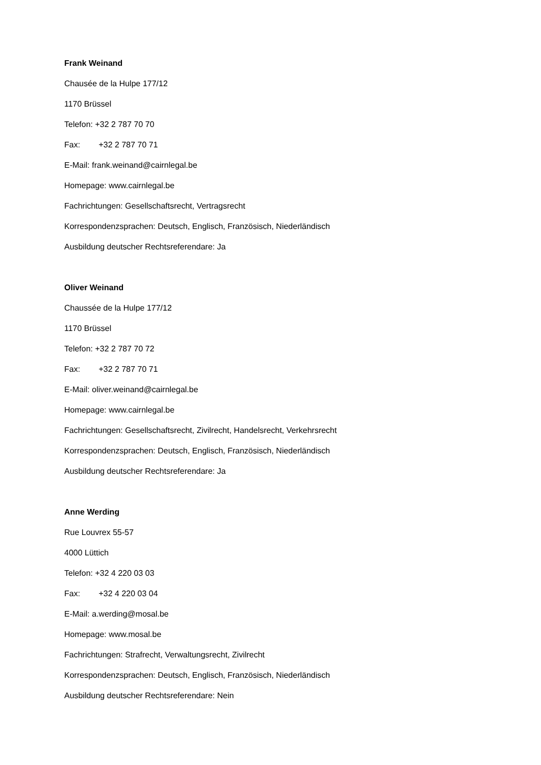Frank Weinand
Chausée de la Hulpe 177/12
1170 Brüssel
Telefon: +32 2 787 70 70
Fax: +32 2 787 70 71
E-Mail: frank.weinand@cairnlegal.be
Homepage: www.cairnlegal.be
Fachrichtungen: Gesellschaftsrecht, Vertragsrecht
Korrespondenzsprachen: Deutsch, Englisch, Französisch, Niederländisch
Ausbildung deutscher Rechtsreferendare: Ja
Oliver Weinand
Chaussée de la Hulpe 177/12
1170 Brüssel
Telefon: +32 2 787 70 72
Fax: +32 2 787 70 71
E-Mail: oliver.weinand@cairnlegal.be
Homepage: www.cairnlegal.be
Fachrichtungen: Gesellschaftsrecht, Zivilrecht, Handelsrecht, Verkehrsrecht
Korrespondenzsprachen: Deutsch, Englisch, Französisch, Niederländisch
Ausbildung deutscher Rechtsreferendare: Ja
Anne Werding
Rue Louvrex 55-57
4000 Lüttich
Telefon: +32 4 220 03 03
Fax: +32 4 220 03 04
E-Mail: a.werding@mosal.be
Homepage: www.mosal.be
Fachrichtungen: Strafrecht, Verwaltungsrecht, Zivilrecht
Korrespondenzsprachen: Deutsch, Englisch, Französisch, Niederländisch
Ausbildung deutscher Rechtsreferendare: Nein